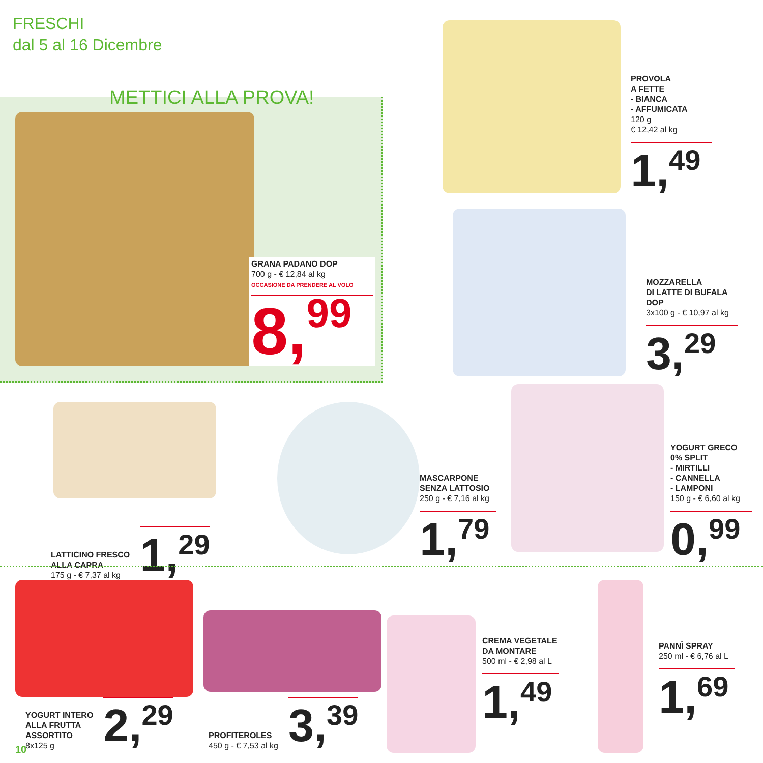FRESCHI
dal 5 al 16 Dicembre
METTICI ALLA PROVA!
GRANA PADANO DOP
700 g - € 12,84 al kg
OCCASIONE DA PRENDERE AL VOLO
8,<sup>99</sup>
PROVOLA
A FETTE
- BIANCA
- AFFUMICATA
120 g
€ 12,42 al kg
1,<sup>49</sup>
MOZZARELLA
DI LATTE DI BUFALA
DOP
3x100 g - € 10,97 al kg
3,<sup>29</sup>
LATTICINO FRESCO
ALLA CAPRA
175 g - € 7,37 al kg
1,<sup>29</sup>
MASCARPONE
SENZA LATTOSIO
250 g - € 7,16 al kg
1,<sup>79</sup>
YOGURT GRECO
0% SPLIT
- MIRTILLI
- CANNELLA
- LAMPONI
150 g - € 6,60 al kg
0,<sup>99</sup>
YOGURT INTERO
ALLA FRUTTA
ASSORTITO
8x125 g
2,<sup>29</sup>
PROFITEROLES
450 g - € 7,53 al kg
3,<sup>39</sup>
CREMA VEGETALE
DA MONTARE
500 ml - € 2,98 al L
1,<sup>49</sup>
PANNÌ SPRAY
250 ml - € 6,76 al L
1,<sup>69</sup>
10